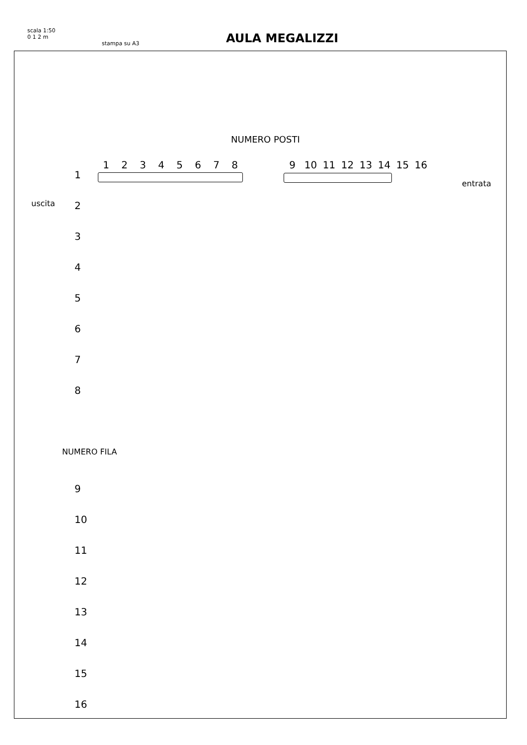scala 1:50
0 1 2 m
stampa su A3
AULA MEGALIZZI
NUMERO POSTI
12345678 9 10 11 12 13 14 15 16
uscita
entrata
1
2
3
4
5
6
7
8
9
10
11
12
13
14
15
16
NUMERO FILA